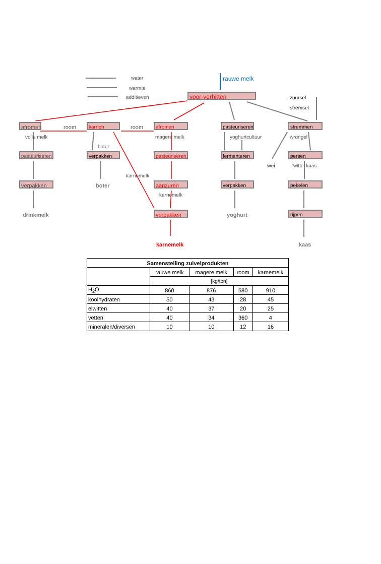water
warmte
additieven
rauwe melk
voor-verhitten zuursel
stremsel
afromen
room karnen room afromen
pasteuriseren
stremmen
volle melk magere melk yoghurtcultuur wrongel
boter
pasteuriseren
verpakken
pasteuriseren
fermenteren persen
wei 'witte' kaas
karnemelk
verpakken boter aanzuren verpakken pekelen
karnemelk
verpakken rijpen
drinkmelk yoghurt
karnemelk kaas
| Samenstelling zuivelprodukten | | | | |
| --- | --- | --- | --- | --- |
| | rauwe melk | magere melk | room | karnemelk |
| | [kg/ton] | | | |
| H<sub>2</sub>O | 860 | 876 | 580 | 910 |
| koolhydraten | 50 | 43 | 28 | 45 |
| eiwitten | 40 | 37 | 20 | 25 |
| vetten | 40 | 34 | 360 | 4 |
| mineralen/diversen | 10 | 10 | 12 | 16 |